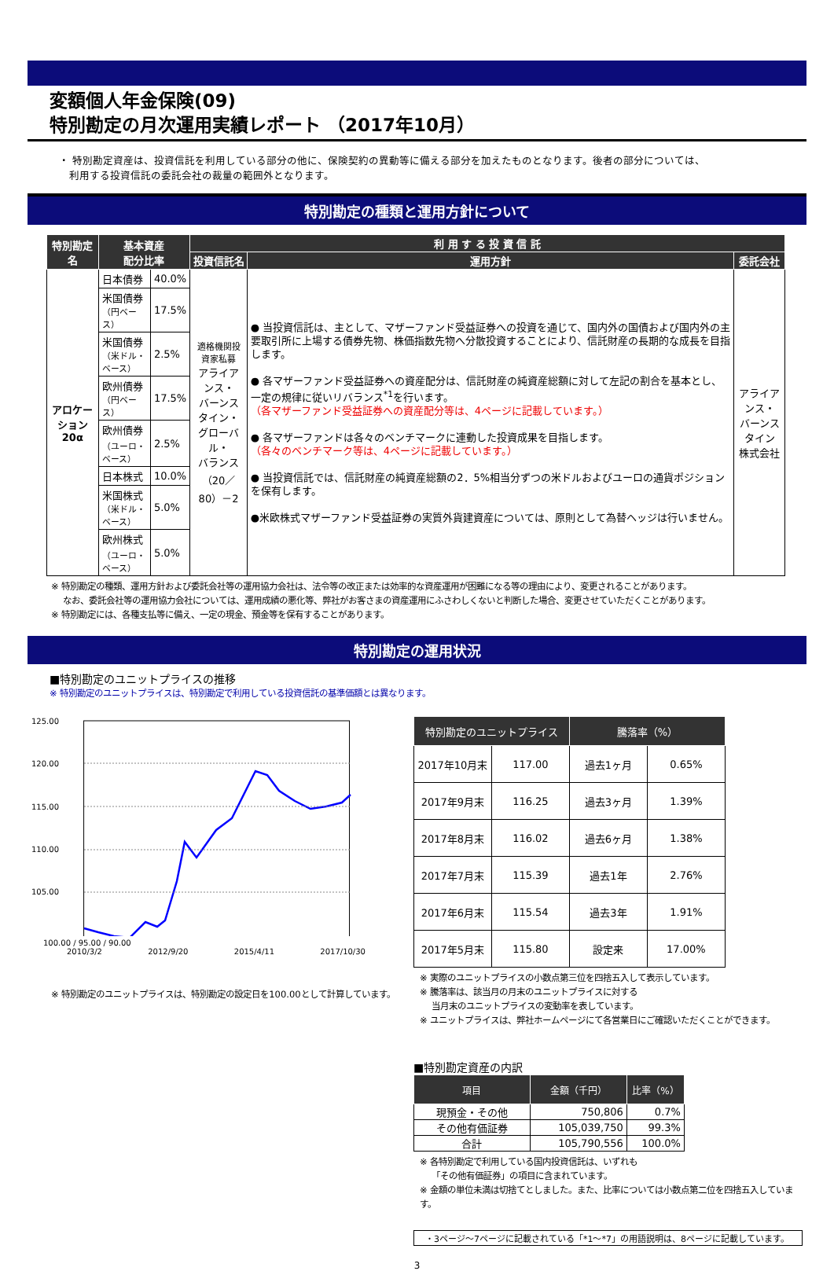変額個人年金保険(09)
特別勘定の月次運用実績レポート （2017年10月）
・ 特別勘定資産は、投資信託を利用している部分の他に、保険契約の異動等に備える部分を加えたものとなります。後者の部分については、
　利用する投資信託の委託会社の裁量の範囲外となります。
特別勘定の種類と運用方針について
| 特別勘定名 | 基本資産 配分比率 | | 利 用 す る 投 資 信 託 | | |
| --- | --- | --- | --- | --- | --- |
| | | | 投資信託名 | 運用方針 | 委託会社 |
| アロケーション 20α | 日本債券 | 40.0% | 適格機関投資家私募 アライアンス・ バーンスタイン・ グローバル・ バランス （20／80）－2 | ● 当投資信託は、主として、マザーファンド受益証券への投資を通じて、国内外の国債および国内外の主要取引所に上場する債券先物、株価指数先物へ分散投資することにより、信託財産の長期的な成長を目指します。 ● 各マザーファンド受益証券への資産配分は、信託財産の純資産総額に対して左記の割合を基本とし、一定の規律に従いリバランス<sup>*1</sup>を行います。 （各マザーファンド受益証券への資産配分等は、4ページに記載しています。） ● 各マザーファンドは各々のベンチマークに連動した投資成果を目指します。 （各々のベンチマーク等は、4ページに記載しています。） ● 当投資信託では、信託財産の純資産総額の2．5%相当分ずつの米ドルおよびユーロの通貨ポジションを保有します。 ●米欧株式マザーファンド受益証券の実質外貨建資産については、原則として為替ヘッジは行いません。 | アライアンス・ バーンスタイン 株式会社 |
| | 米国債券 （円ベース） | 17.5% | | | |
| | 米国債券 （米ドル・ベース） | 2.5% | | | |
| | 欧州債券 （円ベース） | 17.5% | | | |
| | 欧州債券 （ユーロ・ベース） | 2.5% | | | |
| | 日本株式 | 10.0% | | | |
| | 米国株式 （米ドル・ベース） | 5.0% | | | |
| | 欧州株式 （ユーロ・ベース） | 5.0% | | | |
※ 特別勘定の種類、運用方針および委託会社等の運用協力会社は、法令等の改正または効率的な資産運用が困難になる等の理由により、変更されることがあります。
　 なお、委託会社等の運用協力会社については、運用成績の悪化等、弊社がお客さまの資産運用にふさわしくないと判断した場合、変更させていただくことがあります。
※ 特別勘定には、各種支払等に備え、一定の現金、預金等を保有することがあります。
特別勘定の運用状況
■特別勘定のユニットプライスの推移
※ 特別勘定のユニットプライスは、特別勘定で利用している投資信託の基準価額とは異なります。
125.00
120.00
115.00
110.00
105.00
x
100.00 / 95.00 / 90.00
2010/3/2 2012/9/20 2015/4/11 2017/10/30
※ 特別勘定のユニットプライスは、特別勘定の設定日を100.00として計算しています。
| 特別勘定のユニットプライス | | 騰落率（%） | |
| --- | --- | --- | --- |
| 2017年10月末 | 117.00 | 過去1ヶ月 | 0.65% |
| 2017年9月末 | 116.25 | 過去3ヶ月 | 1.39% |
| 2017年8月末 | 116.02 | 過去6ヶ月 | 1.38% |
| 2017年7月末 | 115.39 | 過去1年 | 2.76% |
| 2017年6月末 | 115.54 | 過去3年 | 1.91% |
| 2017年5月末 | 115.80 | 設定来 | 17.00% |
※ 実際のユニットプライスの小数点第三位を四捨五入して表示しています。
※ 騰落率は、該当月の月末のユニットプライスに対する
　 当月末のユニットプライスの変動率を表しています。
※ ユニットプライスは、弊社ホームページにて各営業日にご確認いただくことができます。
■特別勘定資産の内訳
| 項目 | 金額（千円） | 比率（%） |
| --- | --- | --- |
| 現預金・その他 | 750,806 | 0.7% |
| その他有価証券 | 105,039,750 | 99.3% |
| 合計 | 105,790,556 | 100.0% |
※ 各特別勘定で利用している国内投資信託は、いずれも
　 「その他有価証券」の項目に含まれています。
※ 金額の単位未満は切捨てとしました。また、比率については小数点第二位を四捨五入しています。
・3ページ～7ページに記載されている「*1～*7」の用語説明は、8ページに記載しています。
3